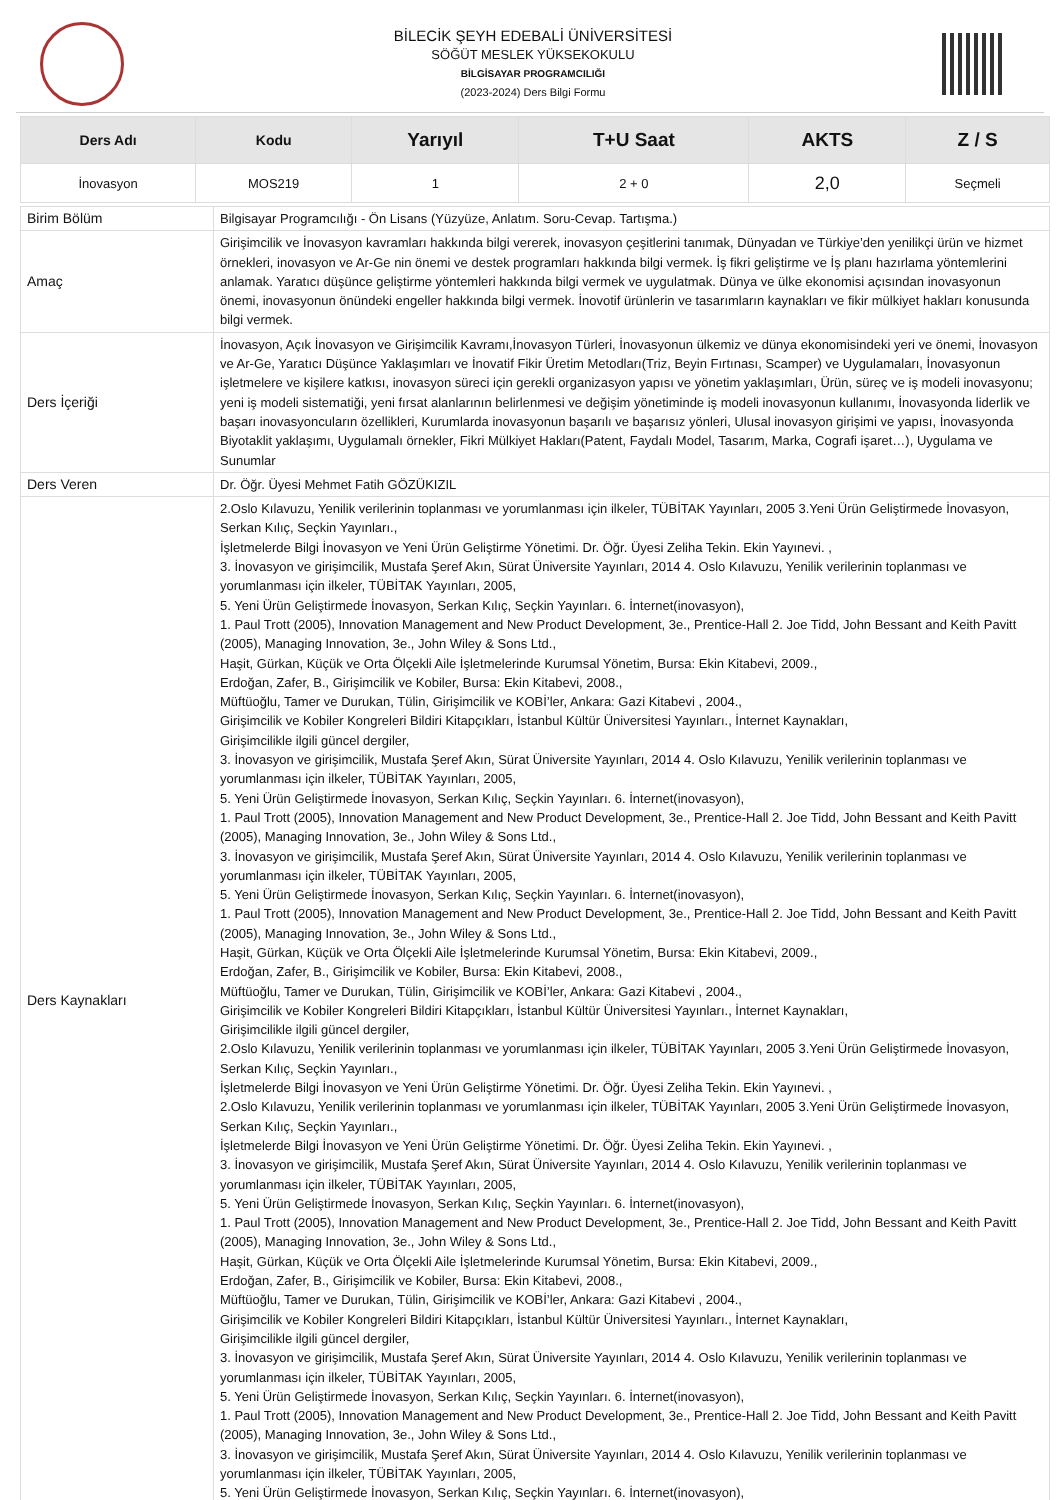BİLECİK ŞEYH EDEBALİ ÜNİVERSİTESİ
SÖĞÜT MESLEK YÜKSEKOKULU
BİLGİSAYAR PROGRAMCILIĞI
(2023-2024) Ders Bilgi Formu
| Ders Adı | Kodu | Yarıyıl | T+U Saat | AKTS | Z / S |
| --- | --- | --- | --- | --- | --- |
| İnovasyon | MOS219 | 1 | 2 + 0 | 2,0 | Seçmeli |
| Birim Bölüm | Bilgisayar Programcılığı - Ön Lisans (Yüzyüze, Anlatım. Soru-Cevap. Tartışma.) |
| Amaç | Girişimcilik ve İnovasyon kavramları hakkında bilgi vererek, inovasyon çeşitlerini tanımak, Dünyadan ve Türkiye’den yenilikçi ürün ve hizmet örnekleri, inovasyon ve Ar-Ge nin önemi ve destek programları hakkında bilgi vermek. İş fikri geliştirme ve İş planı hazırlama yöntemlerini anlamak. Yaratıcı düşünce geliştirme yöntemleri hakkında bilgi vermek ve uygulatmak. Dünya ve ülke ekonomisi açısından inovasyonun önemi, inovasyonun önündeki engeller hakkında bilgi vermek. İnovotif ürünlerin ve tasarımların kaynakları ve fikir mülkiyet hakları konusunda bilgi vermek. |
| Ders İçeriği | İnovasyon, Açık İnovasyon ve Girişimcilik Kavramı,İnovasyon Türleri, İnovasyonun ülkemiz ve dünya ekonomisindeki yeri ve önemi, İnovasyon ve Ar-Ge, Yaratıcı Düşünce Yaklaşımları ve İnovatif Fikir Üretim Metodları(Triz, Beyin Fırtınası, Scamper) ve Uygulamaları, İnovasyonun işletmelere ve kişilere katkısı, inovasyon süreci için gerekli organizasyon yapısı ve yönetim yaklaşımları, Ürün, süreç ve iş modeli inovasyonu; yeni iş modeli sistematiği, yeni fırsat alanlarının belirlenmesi ve değişim yönetiminde iş modeli inovasyonun kullanımı, İnovasyonda liderlik ve başarı inovasyoncuların özellikleri, Kurumlarda inovasyonun başarılı ve başarısız yönleri, Ulusal inovasyon girişimi ve yapısı, İnovasyonda Biyotaklit yaklaşımı, Uygulamalı örnekler, Fikri Mülkiyet Hakları(Patent, Faydalı Model, Tasarım, Marka, Cografi işaret…), Uygulama ve Sunumlar |
| Ders Veren | Dr. Öğr. Üyesi Mehmet Fatih GÖZÜKIZIL |
| Ders Kaynakları | 2.Oslo Kılavuzu, Yenilik verilerinin toplanması ve yorumlanması için ilkeler, TÜBİTAK Yayınları, 2005 3.Yeni Ürün Geliştirmede İnovasyon, Serkan Kılıç, Seçkin Yayınları., İşletmelerde Bilgi İnovasyon ve Yeni Ürün Geliştirme Yönetimi. Dr. Öğr. Üyesi Zeliha Tekin. Ekin Yayınevi. , 3. İnovasyon ve girişimcilik, Mustafa Şeref Akın, Sürat Üniversite Yayınları, 2014 4. Oslo Kılavuzu, Yenilik verilerinin toplanması ve yorumlanması için ilkeler, TÜBİTAK Yayınları, 2005, 5. Yeni Ürün Geliştirmede İnovasyon, Serkan Kılıç, Seçkin Yayınları. 6. İnternet(inovasyon), 1. Paul Trott (2005), Innovation Management and New Product Development, 3e., Prentice-Hall 2. Joe Tidd, John Bessant and Keith Pavitt (2005), Managing Innovation, 3e., John Wiley & Sons Ltd., Haşit, Gürkan, Küçük ve Orta Ölçekli Aile İşletmelerinde Kurumsal Yönetim, Bursa: Ekin Kitabevi, 2009., Erdoğan, Zafer, B., Girişimcilik ve Kobiler, Bursa: Ekin Kitabevi, 2008., Müftüoğlu, Tamer ve Durukan, Tülin, Girişimcilik ve KOBİ’ler, Ankara: Gazi Kitabevi , 2004., Girişimcilik ve Kobiler Kongreleri Bildiri Kitapçıkları, İstanbul Kültür Üniversitesi Yayınları., İnternet Kaynakları, Girişimcilikle ilgili güncel dergiler, 3. İnovasyon ve girişimcilik, Mustafa Şeref Akın, Sürat Üniversite Yayınları, 2014 4. Oslo Kılavuzu, Yenilik verilerinin toplanması ve yorumlanması için ilkeler, TÜBİTAK Yayınları, 2005, 5. Yeni Ürün Geliştirmede İnovasyon, Serkan Kılıç, Seçkin Yayınları. 6. İnternet(inovasyon), 1. Paul Trott (2005), Innovation Management and New Product Development, 3e., Prentice-Hall 2. Joe Tidd, John Bessant and Keith Pavitt (2005), Managing Innovation, 3e., John Wiley & Sons Ltd., 3. İnovasyon ve girişimcilik, Mustafa Şeref Akın, Sürat Üniversite Yayınları, 2014 4. Oslo Kılavuzu, Yenilik verilerinin toplanması ve yorumlanması için ilkeler, TÜBİTAK Yayınları, 2005, 5. Yeni Ürün Geliştirmede İnovasyon, Serkan Kılıç, Seçkin Yayınları. 6. İnternet(inovasyon), 1. Paul Trott (2005), Innovation Management and New Product Development, 3e., Prentice-Hall 2. Joe Tidd, John Bessant and Keith Pavitt (2005), Managing Innovation, 3e., John Wiley & Sons Ltd., Haşit, Gürkan, Küçük ve Orta Ölçekli Aile İşletmelerinde Kurumsal Yönetim, Bursa: Ekin Kitabevi, 2009., Erdoğan, Zafer, B., Girişimcilik ve Kobiler, Bursa: Ekin Kitabevi, 2008., Müftüoğlu, Tamer ve Durukan, Tülin, Girişimcilik ve KOBİ’ler, Ankara: Gazi Kitabevi , 2004., Girişimcilik ve Kobiler Kongreleri Bildiri Kitapçıkları, İstanbul Kültür Üniversitesi Yayınları., İnternet Kaynakları, Girişimcilikle ilgili güncel dergiler, 2.Oslo Kılavuzu, Yenilik verilerinin toplanması ve yorumlanması için ilkeler, TÜBİTAK Yayınları, 2005 3.Yeni Ürün Geliştirmede İnovasyon, Serkan Kılıç, Seçkin Yayınları., İşletmelerde Bilgi İnovasyon ve Yeni Ürün Geliştirme Yönetimi. Dr. Öğr. Üyesi Zeliha Tekin. Ekin Yayınevi. , 2.Oslo Kılavuzu, Yenilik verilerinin toplanması ve yorumlanması için ilkeler, TÜBİTAK Yayınları, 2005 3.Yeni Ürün Geliştirmede İnovasyon, Serkan Kılıç, Seçkin Yayınları., İşletmelerde Bilgi İnovasyon ve Yeni Ürün Geliştirme Yönetimi. Dr. Öğr. Üyesi Zeliha Tekin. Ekin Yayınevi. , 3. İnovasyon ve girişimcilik, Mustafa Şeref Akın, Sürat Üniversite Yayınları, 2014 4. Oslo Kılavuzu, Yenilik verilerinin toplanması ve yorumlanması için ilkeler, TÜBİTAK Yayınları, 2005, 5. Yeni Ürün Geliştirmede İnovasyon, Serkan Kılıç, Seçkin Yayınları. 6. İnternet(inovasyon), 1. Paul Trott (2005), Innovation Management and New Product Development, 3e., Prentice-Hall 2. Joe Tidd, John Bessant and Keith Pavitt (2005), Managing Innovation, 3e., John Wiley & Sons Ltd., Haşit, Gürkan, Küçük ve Orta Ölçekli Aile İşletmelerinde Kurumsal Yönetim, Bursa: Ekin Kitabevi, 2009., Erdoğan, Zafer, B., Girişimcilik ve Kobiler, Bursa: Ekin Kitabevi, 2008., Müftüoğlu, Tamer ve Durukan, Tülin, Girişimcilik ve KOBİ’ler, Ankara: Gazi Kitabevi , 2004., Girişimcilik ve Kobiler Kongreleri Bildiri Kitapçıkları, İstanbul Kültür Üniversitesi Yayınları., İnternet Kaynakları, Girişimcilikle ilgili güncel dergiler, 3. İnovasyon ve girişimcilik, Mustafa Şeref Akın, Sürat Üniversite Yayınları, 2014 4. Oslo Kılavuzu, Yenilik verilerinin toplanması ve yorumlanması için ilkeler, TÜBİTAK Yayınları, 2005, 5. Yeni Ürün Geliştirmede İnovasyon, Serkan Kılıç, Seçkin Yayınları. 6. İnternet(inovasyon), 1. Paul Trott (2005), Innovation Management and New Product Development, 3e., Prentice-Hall 2. Joe Tidd, John Bessant and Keith Pavitt (2005), Managing Innovation, 3e., John Wiley & Sons Ltd., 3. İnovasyon ve girişimcilik, Mustafa Şeref Akın, Sürat Üniversite Yayınları, 2014 4. Oslo Kılavuzu, Yenilik verilerinin toplanması ve yorumlanması için ilkeler, TÜBİTAK Yayınları, 2005, 5. Yeni Ürün Geliştirmede İnovasyon, Serkan Kılıç, Seçkin Yayınları. 6. İnternet(inovasyon), |